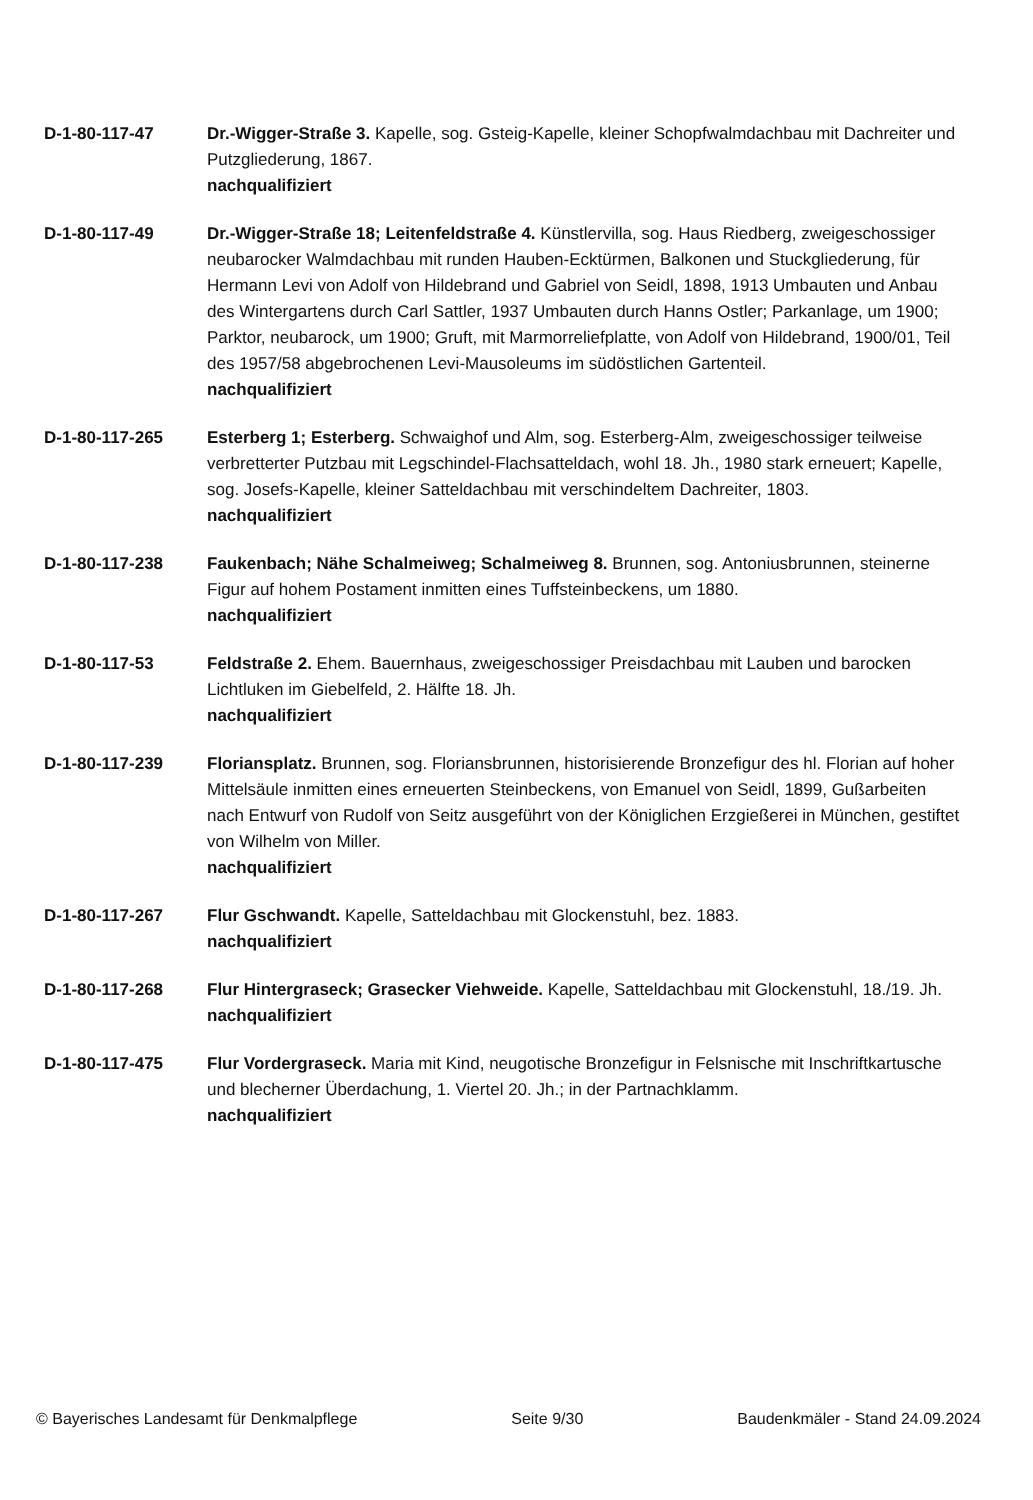D-1-80-117-47 Dr.-Wigger-Straße 3. Kapelle, sog. Gsteig-Kapelle, kleiner Schopfwalmdachbau mit Dachreiter und Putzgliederung, 1867.
nachqualifiziert
D-1-80-117-49 Dr.-Wigger-Straße 18; Leitenfeldstraße 4. Künstlervilla, sog. Haus Riedberg, zweigeschossiger neubarocker Walmdachbau mit runden Hauben-Ecktürmen, Balkonen und Stuckgliederung, für Hermann Levi von Adolf von Hildebrand und Gabriel von Seidl, 1898, 1913 Umbauten und Anbau des Wintergartens durch Carl Sattler, 1937 Umbauten durch Hanns Ostler; Parkanlage, um 1900; Parktor, neubarock, um 1900; Gruft, mit Marmorreliefplatte, von Adolf von Hildebrand, 1900/01, Teil des 1957/58 abgebrochenen Levi-Mausoleums im südöstlichen Gartenteil.
nachqualifiziert
D-1-80-117-265 Esterberg 1; Esterberg. Schwaighof und Alm, sog. Esterberg-Alm, zweigeschossiger teilweise verbretterter Putzbau mit Legschindel-Flachsatteldach, wohl 18. Jh., 1980 stark erneuert; Kapelle, sog. Josefs-Kapelle, kleiner Satteldachbau mit verschindeltem Dachreiter, 1803.
nachqualifiziert
D-1-80-117-238 Faukenbach; Nähe Schalmeiweg; Schalmeiweg 8. Brunnen, sog. Antoniusbrunnen, steinerne Figur auf hohem Postament inmitten eines Tuffsteinbeckens, um 1880.
nachqualifiziert
D-1-80-117-53 Feldstraße 2. Ehem. Bauernhaus, zweigeschossiger Preisdachbau mit Lauben und barocken Lichtluken im Giebelfeld, 2. Hälfte 18. Jh.
nachqualifiziert
D-1-80-117-239 Floriansplatz. Brunnen, sog. Floriansbrunnen, historisierende Bronzefigur des hl. Florian auf hoher Mittelsäule inmitten eines erneuerten Steinbeckens, von Emanuel von Seidl, 1899, Gußarbeiten nach Entwurf von Rudolf von Seitz ausgeführt von der Königlichen Erzgießerei in München, gestiftet von Wilhelm von Miller.
nachqualifiziert
D-1-80-117-267 Flur Gschwandt. Kapelle, Satteldachbau mit Glockenstuhl, bez. 1883.
nachqualifiziert
D-1-80-117-268 Flur Hintergraseck; Grasecker Viehweide. Kapelle, Satteldachbau mit Glockenstuhl, 18./19. Jh.
nachqualifiziert
D-1-80-117-475 Flur Vordergraseck. Maria mit Kind, neugotische Bronzefigur in Felsnische mit Inschriftkartusche und blecherner Überdachung, 1. Viertel 20. Jh.; in der Partnachklamm.
nachqualifiziert
© Bayerisches Landesamt für Denkmalpflege Seite 9/30 Baudenkmäler - Stand 24.09.2024